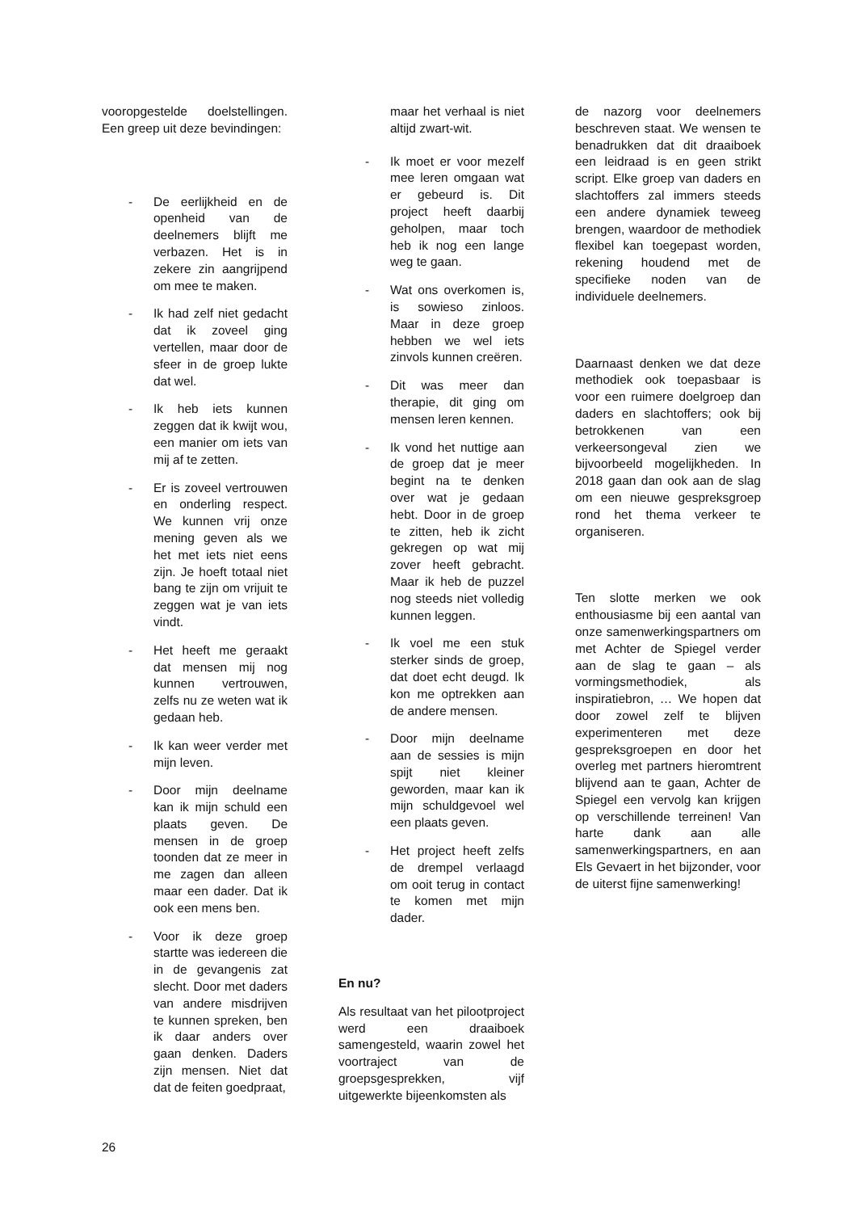vooropgestelde doelstellingen. Een greep uit deze bevindingen:
- De eerlijkheid en de openheid van de deelnemers blijft me verbazen. Het is in zekere zin aangrijpend om mee te maken.
- Ik had zelf niet gedacht dat ik zoveel ging vertellen, maar door de sfeer in de groep lukte dat wel.
- Ik heb iets kunnen zeggen dat ik kwijt wou, een manier om iets van mij af te zetten.
- Er is zoveel vertrouwen en onderling respect. We kunnen vrij onze mening geven als we het met iets niet eens zijn. Je hoeft totaal niet bang te zijn om vrijuit te zeggen wat je van iets vindt.
- Het heeft me geraakt dat mensen mij nog kunnen vertrouwen, zelfs nu ze weten wat ik gedaan heb.
- Ik kan weer verder met mijn leven.
- Door mijn deelname kan ik mijn schuld een plaats geven. De mensen in de groep toonden dat ze meer in me zagen dan alleen maar een dader. Dat ik ook een mens ben.
- Voor ik deze groep startte was iedereen die in de gevangenis zat slecht. Door met daders van andere misdrijven te kunnen spreken, ben ik daar anders over gaan denken. Daders zijn mensen. Niet dat dat de feiten goedpraat,
maar het verhaal is niet altijd zwart-wit.
- Ik moet er voor mezelf mee leren omgaan wat er gebeurd is. Dit project heeft daarbij geholpen, maar toch heb ik nog een lange weg te gaan.
- Wat ons overkomen is, is sowieso zinloos. Maar in deze groep hebben we wel iets zinvols kunnen creëren.
- Dit was meer dan therapie, dit ging om mensen leren kennen.
- Ik vond het nuttige aan de groep dat je meer begint na te denken over wat je gedaan hebt. Door in de groep te zitten, heb ik zicht gekregen op wat mij zover heeft gebracht. Maar ik heb de puzzel nog steeds niet volledig kunnen leggen.
- Ik voel me een stuk sterker sinds de groep, dat doet echt deugd. Ik kon me optrekken aan de andere mensen.
- Door mijn deelname aan de sessies is mijn spijt niet kleiner geworden, maar kan ik mijn schuldgevoel wel een plaats geven.
- Het project heeft zelfs de drempel verlaagd om ooit terug in contact te komen met mijn dader.
En nu?
Als resultaat van het pilootproject werd een draaiboek samengesteld, waarin zowel het voortraject van de groepsgesprekken, vijf uitgewerkte bijeenkomsten als
de nazorg voor deelnemers beschreven staat. We wensen te benadrukken dat dit draaiboek een leidraad is en geen strikt script. Elke groep van daders en slachtoffers zal immers steeds een andere dynamiek teweeg brengen, waardoor de methodiek flexibel kan toegepast worden, rekening houdend met de specifieke noden van de individuele deelnemers.
Daarnaast denken we dat deze methodiek ook toepasbaar is voor een ruimere doelgroep dan daders en slachtoffers; ook bij betrokkenen van een verkeersongeval zien we bijvoorbeeld mogelijkheden. In 2018 gaan dan ook aan de slag om een nieuwe gespreksgroep rond het thema verkeer te organiseren.
Ten slotte merken we ook enthousiasme bij een aantal van onze samenwerkingspartners om met Achter de Spiegel verder aan de slag te gaan – als vormingsmethodiek, als inspiratiebron, … We hopen dat door zowel zelf te blijven experimenteren met deze gespreksgroepen en door het overleg met partners hieromtrent blijvend aan te gaan, Achter de Spiegel een vervolg kan krijgen op verschillende terreinen! Van harte dank aan alle samenwerkingspartners, en aan Els Gevaert in het bijzonder, voor de uiterst fijne samenwerking!
26